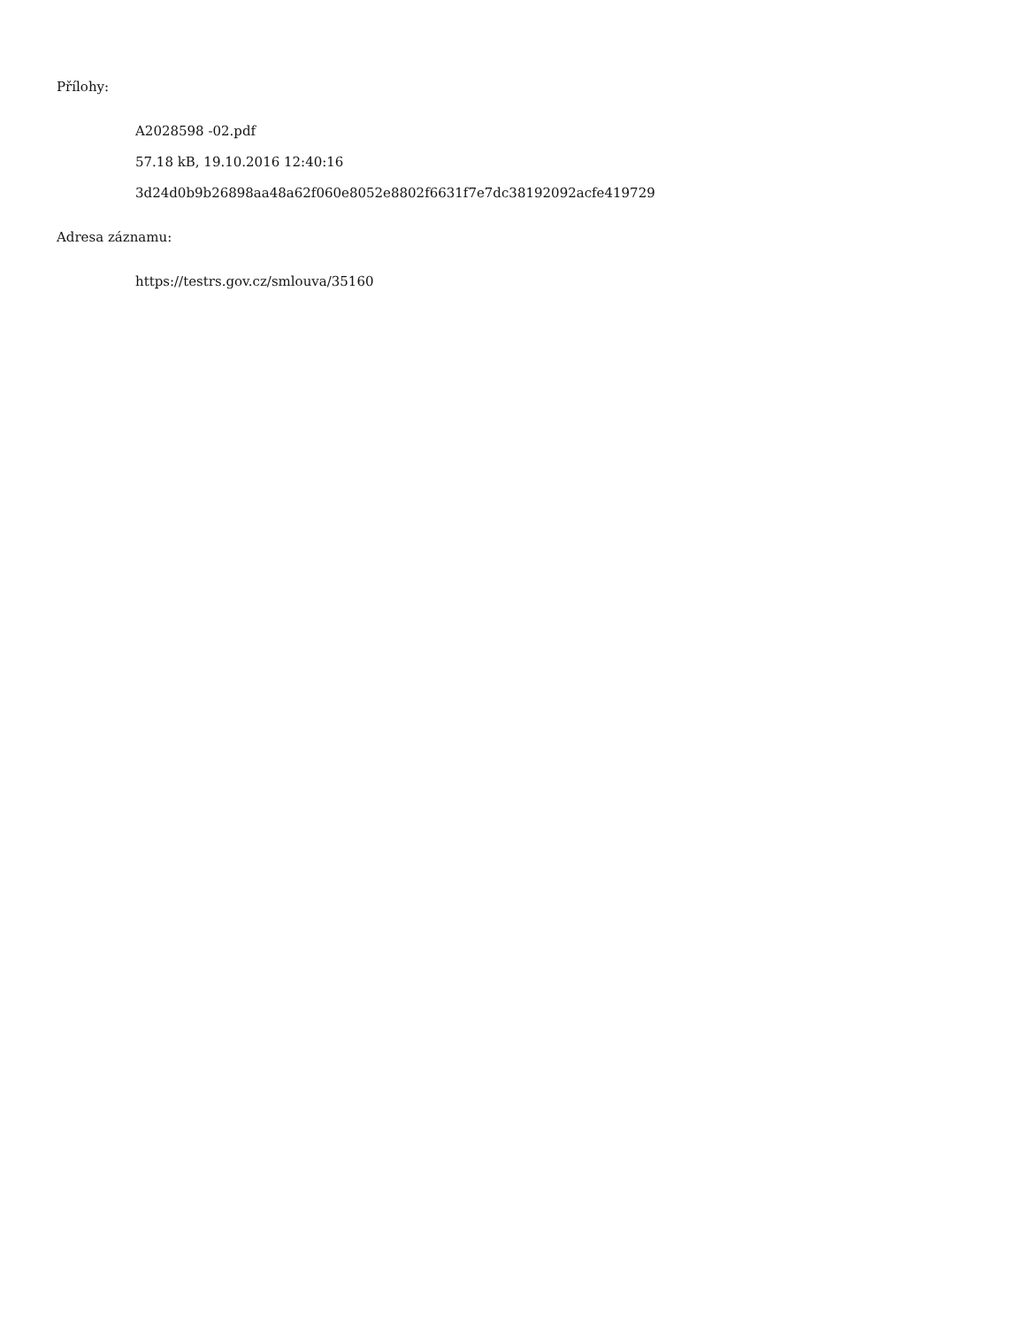Přílohy:
A2028598 -02.pdf
57.18 kB, 19.10.2016 12:40:16
3d24d0b9b26898aa48a62f060e8052e8802f6631f7e7dc38192092acfe419729
Adresa záznamu:
https://testrs.gov.cz/smlouva/35160